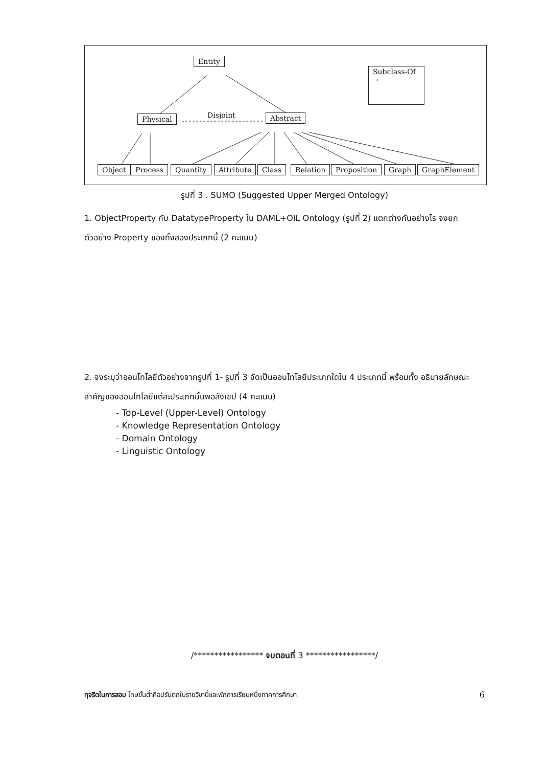Entity
Subclass-Of →
Physical Disjoint Abstract
Object Process Quantity Attribute Class Relation Proposition Graph GraphElement
รูปที่ 3 . SUMO (Suggested Upper Merged Ontology)
1. ObjectProperty กับ DatatypeProperty ใน DAML+OIL Ontology (รูปที่ 2) แตกต่างกันอย่างไร จงยกตัวอย่าง Property ของทั้งสองประเภทนี้ (2 คะแนน)
2. จงระบุว่าออนโทโลยีตัวอย่างจากรูปที่ 1- รูปที่ 3 จัดเป็นออนโทโลยีประเภทใดใน 4 ประเภทนี้ พร้อมทั้ง อธิบายลักษณะสำคัญของออนโทโลยีแต่ละประเภทนั้นพอสังเขป (4 คะแนน)
- Top-Level (Upper-Level) Ontology
- Knowledge Representation Ontology
- Domain Ontology
- Linguistic Ontology
/***************** จบตอนที่ 3 *****************/
ทุจริตในการสอบ โทษขั้นต่ำคือปรับตกในรายวิชานี้และพักการเรียนหนึ่งภาคการศึกษา 6